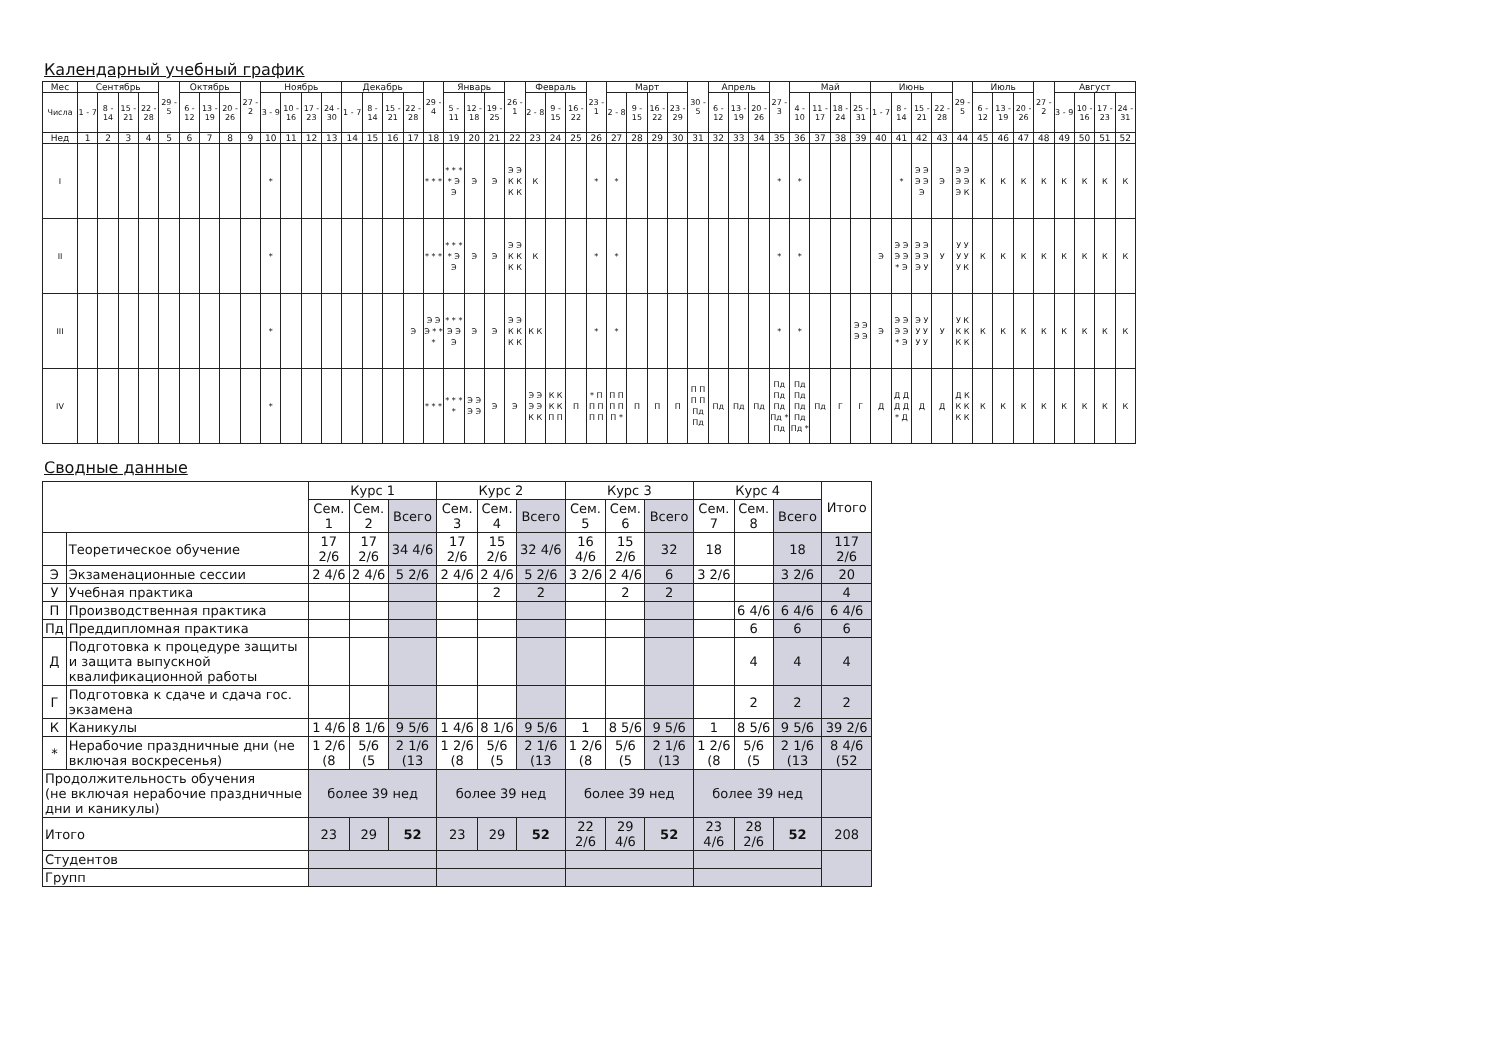Календарный учебный график
| Мес | Сентябрь | | | | 29 - 5 | Октябрь | | | 27 - 2 | Ноябрь | | | | Декабрь | | | | 29 - 4 | Январь | | | 26 - 1 | Февраль | | | 23 - 1 | Март | | | | 30 - 5 | Апрель | | | 27 - 3 | Май | | | | Июнь | | | | 29 - 5 | Июль | | | 27 - 2 | Август | | | |
| --- | --- | --- | --- | --- | --- | --- | --- | --- | --- | --- | --- | --- | --- | --- | --- | --- | --- | --- | --- | --- | --- | --- | --- | --- | --- | --- | --- | --- | --- | --- | --- | --- | --- | --- | --- | --- | --- | --- | --- | --- | --- | --- | --- | --- | --- | --- | --- | --- | --- | --- | --- | --- |
| Числа | 1 - 7 | 8 - 14 | 15 - 21 | 22 - 28 | | 6 - 12 | 13 - 19 | 20 - 26 | | 3 - 9 | 10 - 16 | 17 - 23 | 24 - 30 | 1 - 7 | 8 - 14 | 15 - 21 | 22 - 28 | | 5 - 11 | 12 - 18 | 19 - 25 | | 2 - 8 | 9 - 15 | 16 - 22 | | 2 - 8 | 9 - 15 | 16 - 22 | 23 - 29 | | 6 - 12 | 13 - 19 | 20 - 26 | | 4 - 10 | 11 - 17 | 18 - 24 | 25 - 31 | 1 - 7 | 8 - 14 | 15 - 21 | 22 - 28 | | 6 - 12 | 13 - 19 | 20 - 26 | | 3 - 9 | 10 - 16 | 17 - 23 | 24 - 31 |
| Нед | 1 | 2 | 3 | 4 | 5 | 6 | 7 | 8 | 9 | 10 | 11 | 12 | 13 | 14 | 15 | 16 | 17 | 18 | 19 | 20 | 21 | 22 | 23 | 24 | 25 | 26 | 27 | 28 | 29 | 30 | 31 | 32 | 33 | 34 | 35 | 36 | 37 | 38 | 39 | 40 | 41 | 42 | 43 | 44 | 45 | 46 | 47 | 48 | 49 | 50 | 51 | 52 |
| I | | | | | | | | | | * | | | | | | | | * * * | * * * * Э Э | Э | Э | Э Э К К К К | К | | | * | * | | | | | | | | * | * | | | | | * | Э Э Э Э Э | Э | Э Э Э Э Э К | К | К | К | К | К | К | К | К |
| II | | | | | | | | | | * | | | | | | | | * * * | * * * * Э Э | Э | Э | Э Э К К К К | К | | | * | * | | | | | | | | * | * | | | | Э | Э Э Э Э * Э | Э Э Э Э Э У | У | У У У У У К | К | К | К | К | К | К | К | К |
| III | | | | | | | | | | * | | | | | | | Э | Э Э Э * * * | * * * Э Э Э | Э | Э | Э Э К К К К | К К | | | * | * | | | | | | | | * | * | | | Э Э Э Э | Э | Э Э Э Э * Э | Э У У У У У | У | У К К К К К | К | К | К | К | К | К | К | К |
| IV | | | | | | | | | | * | | | | | | | | * * * | * * * * | Э Э Э Э | Э | Э | Э Э Э Э К К | К К К К П П | П | * П П П П П | П П П П П * | П | П | П | П П П П Пд Пд | Пд | Пд | Пд | Пд Пд Пд Пд * Пд | Пд Пд Пд Пд Пд * | Пд | Г | Г | Д | Д Д Д Д * Д | Д | Д | Д К К К К К | К | К | К | К | К | К | К | К |
Сводные данные
| | | Курс 1 | | | Курс 2 | | | Курс 3 | | | Курс 4 | | | Итого |
| --- | --- | --- | --- | --- | --- | --- | --- | --- | --- | --- | --- | --- | --- | --- |
| | | Сем. 1 | Сем. 2 | Всего | Сем. 3 | Сем. 4 | Всего | Сем. 5 | Сем. 6 | Всего | Сем. 7 | Сем. 8 | Всего | |
| | Теоретическое обучение | 17 2/6 | 17 2/6 | 34 4/6 | 17 2/6 | 15 2/6 | 32 4/6 | 16 4/6 | 15 2/6 | 32 | 18 | | 18 | 117 2/6 |
| Э | Экзаменационные сессии | 2 4/6 | 2 4/6 | 5 2/6 | 2 4/6 | 2 4/6 | 5 2/6 | 3 2/6 | 2 4/6 | 6 | 3 2/6 | | 3 2/6 | 20 |
| У | Учебная практика | | | | | 2 | 2 | | 2 | 2 | | | | 4 |
| П | Производственная практика | | | | | | | | | | | 6 4/6 | 6 4/6 | 6 4/6 |
| Пд | Преддипломная практика | | | | | | | | | | | 6 | 6 | 6 |
| Д | Подготовка к процедуре защиты и защита выпускной квалификационной работы | | | | | | | | | | | 4 | 4 | 4 |
| Г | Подготовка к сдаче и сдача гос. экзамена | | | | | | | | | | | 2 | 2 | 2 |
| К | Каникулы | 1 4/6 | 8 1/6 | 9 5/6 | 1 4/6 | 8 1/6 | 9 5/6 | 1 | 8 5/6 | 9 5/6 | 1 | 8 5/6 | 9 5/6 | 39 2/6 |
| * | Нерабочие праздничные дни (не включая воскресенья) | 1 2/6 (8 | 5/6 (5 | 2 1/6 (13 | 1 2/6 (8 | 5/6 (5 | 2 1/6 (13 | 1 2/6 (8 | 5/6 (5 | 2 1/6 (13 | 1 2/6 (8 | 5/6 (5 | 2 1/6 (13 | 8 4/6 (52 |
| Продолжительность обучения (не включая нерабочие праздничные дни и каникулы) | | более 39 нед | | | более 39 нед | | | более 39 нед | | | более 39 нед | | | |
| Итого | | 23 | 29 | 52 | 23 | 29 | 52 | 22 2/6 | 29 4/6 | 52 | 23 4/6 | 28 2/6 | 52 | 208 |
| Студентов | | | | | | | | | | | | | | |
| Групп | | | | | | | | | | | | | | |